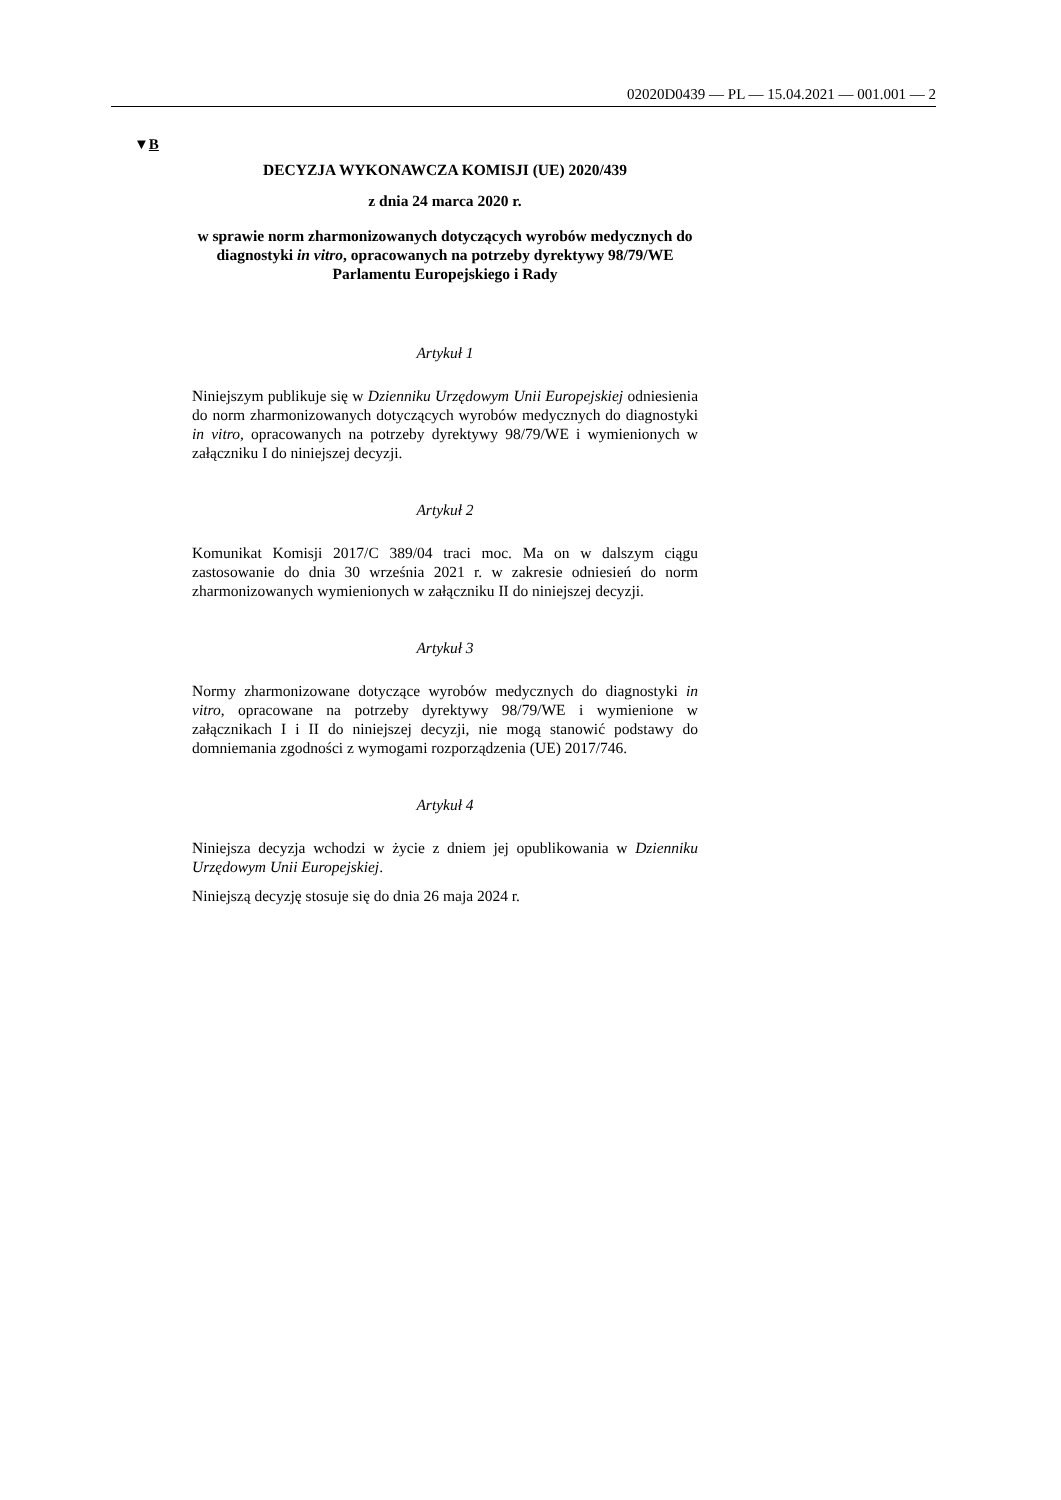02020D0439 — PL — 15.04.2021 — 001.001 — 2
▼B
DECYZJA WYKONAWCZA KOMISJI (UE) 2020/439
z dnia 24 marca 2020 r.
w sprawie norm zharmonizowanych dotyczących wyrobów medycznych do diagnostyki in vitro, opracowanych na potrzeby dyrektywy 98/79/WE Parlamentu Europejskiego i Rady
Artykuł 1
Niniejszym publikuje się w Dzienniku Urzędowym Unii Europejskiej odniesienia do norm zharmonizowanych dotyczących wyrobów medycznych do diagnostyki in vitro, opracowanych na potrzeby dyrektywy 98/79/WE i wymienionych w załączniku I do niniejszej decyzji.
Artykuł 2
Komunikat Komisji 2017/C 389/04 traci moc. Ma on w dalszym ciągu zastosowanie do dnia 30 września 2021 r. w zakresie odniesień do norm zharmonizowanych wymienionych w załączniku II do niniejszej decyzji.
Artykuł 3
Normy zharmonizowane dotyczące wyrobów medycznych do diagnostyki in vitro, opracowane na potrzeby dyrektywy 98/79/WE i wymienione w załącznikach I i II do niniejszej decyzji, nie mogą stanowić podstawy do domniemania zgodności z wymogami rozporządzenia (UE) 2017/746.
Artykuł 4
Niniejsza decyzja wchodzi w życie z dniem jej opublikowania w Dzienniku Urzędowym Unii Europejskiej.
Niniejszą decyzję stosuje się do dnia 26 maja 2024 r.